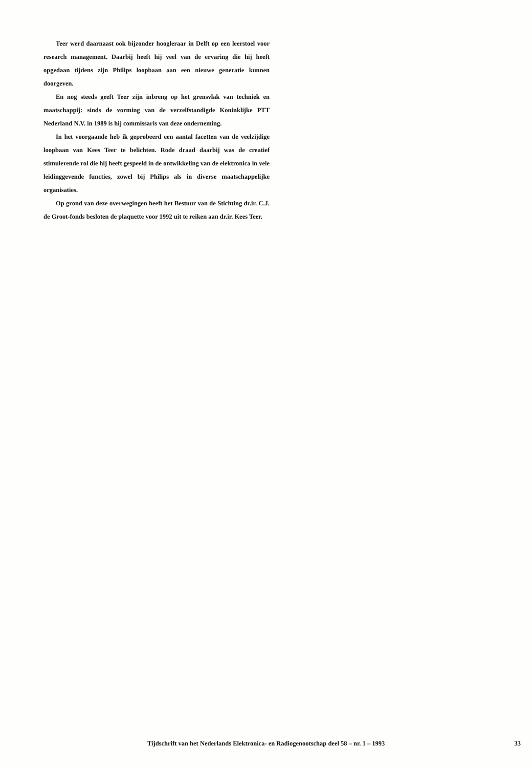Teer werd daarnaast ook bijzonder hoogleraar in Delft op een leerstoel voor research management. Daarbij heeft hij veel van de ervaring die hij heeft opgedaan tijdens zijn Philips loopbaan aan een nieuwe generatie kunnen doorgeven.
En nog steeds geeft Teer zijn inbreng op het grensvlak van techniek en maatschappij: sinds de vorming van de verzelfstandigde Koninklijke PTT Nederland N.V. in 1989 is hij commissaris van deze onderneming.
In het voorgaande heb ik geprobeerd een aantal facetten van de veelzijdige loopbaan van Kees Teer te belichten. Rode draad daarbij was de creatief stimulerende rol die hij heeft gespeeld in de ontwikkeling van de elektronica in vele leidinggevende functies, zowel bij Philips als in diverse maatschappelijke organisaties.
Op grond van deze overwegingen heeft het Bestuur van de Stichting dr.ir. C.J. de Groot-fonds besloten de plaquette voor 1992 uit te reiken aan dr.ir. Kees Teer.
Tijdschrift van het Nederlands Elektronica- en Radiogenootschap deel 58 – nr. 1 – 1993 33